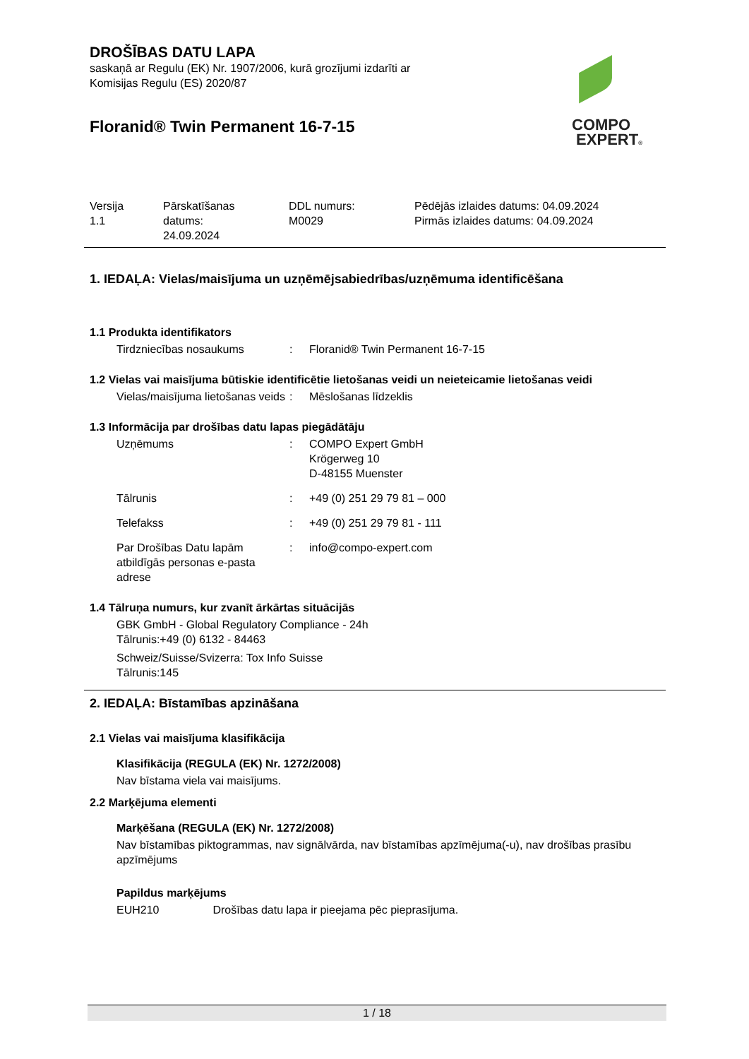COMPO
EXPERT®
DROŠĪBAS DATU LAPA
saskaņā ar Regulu (EK) Nr. 1907/2006, kurā grozījumi izdarīti ar
Komisijas Regulu (ES) 2020/87
Floranid® Twin Permanent 16-7-15
| Versija 1.1 | Pārskatīšanas datums: 24.09.2024 | DDL numurs: M0029 | Pēdējās izlaides datums: 04.09.2024 Pirmās izlaides datums: 04.09.2024 |
1. IEDAĻA: Vielas/maisījuma un uzņēmējsabiedrības/uzņēmuma identificēšana
1.1 Produkta identifikators
| Tirdzniecības nosaukums | : | Floranid® Twin Permanent 16-7-15 |
1.2 Vielas vai maisījuma būtiskie identificētie lietošanas veidi un neieteicamie lietošanas veidi
| Vielas/maisījuma lietošanas veids | : | Mēslošanas līdzeklis |
1.3 Informācija par drošības datu lapas piegādātāju
| Uzņēmums | : | COMPO Expert GmbH Krögerweg 10 D-48155 Muenster |
| Tālrunis | : | +49 (0) 251 29 79 81 – 000 |
| Telefakss | : | +49 (0) 251 29 79 81 - 111 |
| Par Drošības Datu lapām atbildīgās personas e-pasta adrese | : | info@compo-expert.com |
1.4 Tālruņa numurs, kur zvanīt ārkārtas situācijās
GBK GmbH - Global Regulatory Compliance - 24h
Tālrunis:+49 (0) 6132 - 84463
Schweiz/Suisse/Svizerra: Tox Info Suisse
Tālrunis:145
2. IEDAĻA: Bīstamības apzināšana
2.1 Vielas vai maisījuma klasifikācija
Klasifikācija (REGULA (EK) Nr. 1272/2008)
Nav bīstama viela vai maisījums.
2.2 Marķējuma elementi
Marķēšana (REGULA (EK) Nr. 1272/2008)
Nav bīstamības piktogrammas, nav signālvārda, nav bīstamības apzīmējuma(-u), nav drošības prasību apzīmējums
Papildus marķējums
EUH210 Drošības datu lapa ir pieejama pēc pieprasījuma.
1 / 18